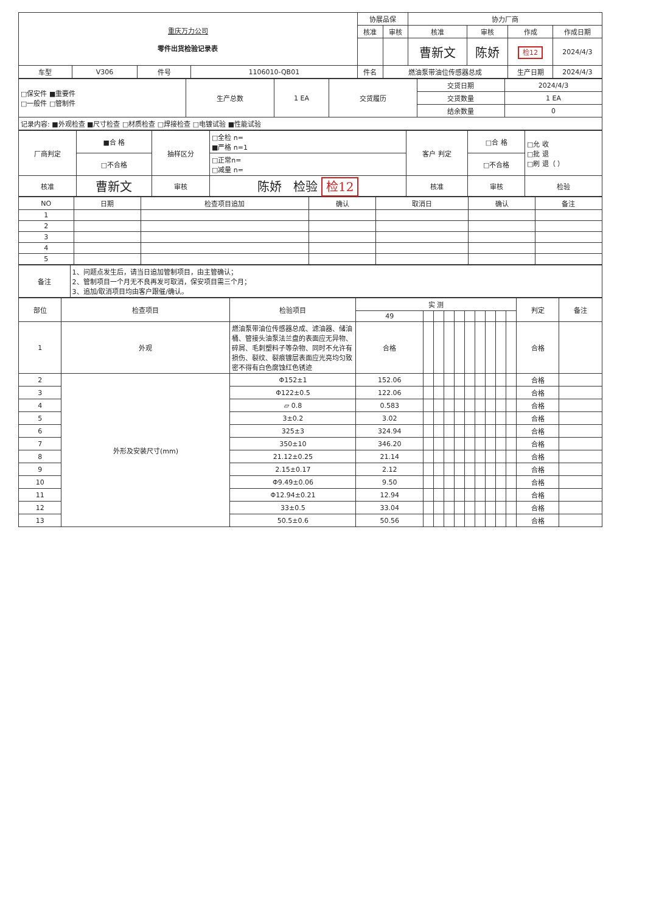| 重庆万力公司 零件出货检验记录表 | | | | 协展品保 | | 协力厂商 | | | |
| | | | | 核准 | 审核 | 核准 | 审核 | 作成 | 作成日期 |
| | | | | | | 曹新文 | 陈娇 | 检12 | 2024/4/3 |
| 车型 | V306 | 件号 | 1106010-QB01 | 件名 | 燃油泵带油位传感器总成 | | | 生产日期 | 2024/4/3 |
| □保安件 ■重要件 □一般件 □管制件 | 生产总数 | 1 EA | 交货履历 | 交货日期 | 2024/4/3 |
| | | | | 交货数量 | 1 EA |
| | | | | 结余数量 | 0 |
| 记录内容: ■外观检查 ■尺寸检查 □材质检查 □焊接检查 □电镀试验 ■性能试验 | | | | | |
| 厂商判定 | ■合 格 | 抽样区分 | □全检 n= ■严格 n=1 | 客户 判定 | □合 格 | □允 收 □批 退 □刷 退（ ） |
| | □不合格 | | □正常n= □减量 n= | | □不合格 | |
| 核准 | 曹新文 | 审核 | 陈娇 检验 检12 | 核准 | 审核 | 检验 |
| NO | 日期 | 检查项目追加 | 确认 | 取消日 | 确认 | 备注 |
| --- | --- | --- | --- | --- | --- | --- |
| 1 | | | | | | |
| 2 | | | | | | |
| 3 | | | | | | |
| 4 | | | | | | |
| 5 | | | | | | |
| 备注 | 1、问题点发生后，请当日追加管制项目，由主管确认； 2、管制项目一个月无不良再发可取消，保安项目需三个月； 3、追加/取消项目均由客户跟催/确认。 |
| 部位 | 检查项目 | 检验项目 | 实 测 | | | | | | | | | | 判定 | 备注 |
| --- | --- | --- | --- | --- | --- | --- | --- | --- | --- | --- | --- | --- | --- | --- |
| | | | 49 | | | | | | | | | | | |
| 1 | 外观 | 燃油泵带油位传感器总成、滤油器、储油桶、管接头油泵法兰盘的表面应无异物、碎屑、毛刺塑料子等杂物、同时不允许有损伤、裂纹、裂痕镀层表面应光亮均匀致密不得有白色腐蚀红色锈迹 | 合格 | | | | | | | | | | 合格 | |
| 2 | 外形及安装尺寸(mm) | Φ152±1 | 152.06 | | | | | | | | | | 合格 | |
| 3 | | Φ122±0.5 | 122.06 | | | | | | | | | | 合格 | |
| 4 | | ▱ 0.8 | 0.583 | | | | | | | | | | 合格 | |
| 5 | | 3±0.2 | 3.02 | | | | | | | | | | 合格 | |
| 6 | | 325±3 | 324.94 | | | | | | | | | | 合格 | |
| 7 | | 350±10 | 346.20 | | | | | | | | | | 合格 | |
| 8 | | 21.12±0.25 | 21.14 | | | | | | | | | | 合格 | |
| 9 | | 2.15±0.17 | 2.12 | | | | | | | | | | 合格 | |
| 10 | | Φ9.49±0.06 | 9.50 | | | | | | | | | | 合格 | |
| 11 | | Φ12.94±0.21 | 12.94 | | | | | | | | | | 合格 | |
| 12 | | 33±0.5 | 33.04 | | | | | | | | | | 合格 | |
| 13 | | 50.5±0.6 | 50.56 | | | | | | | | | | 合格 | |